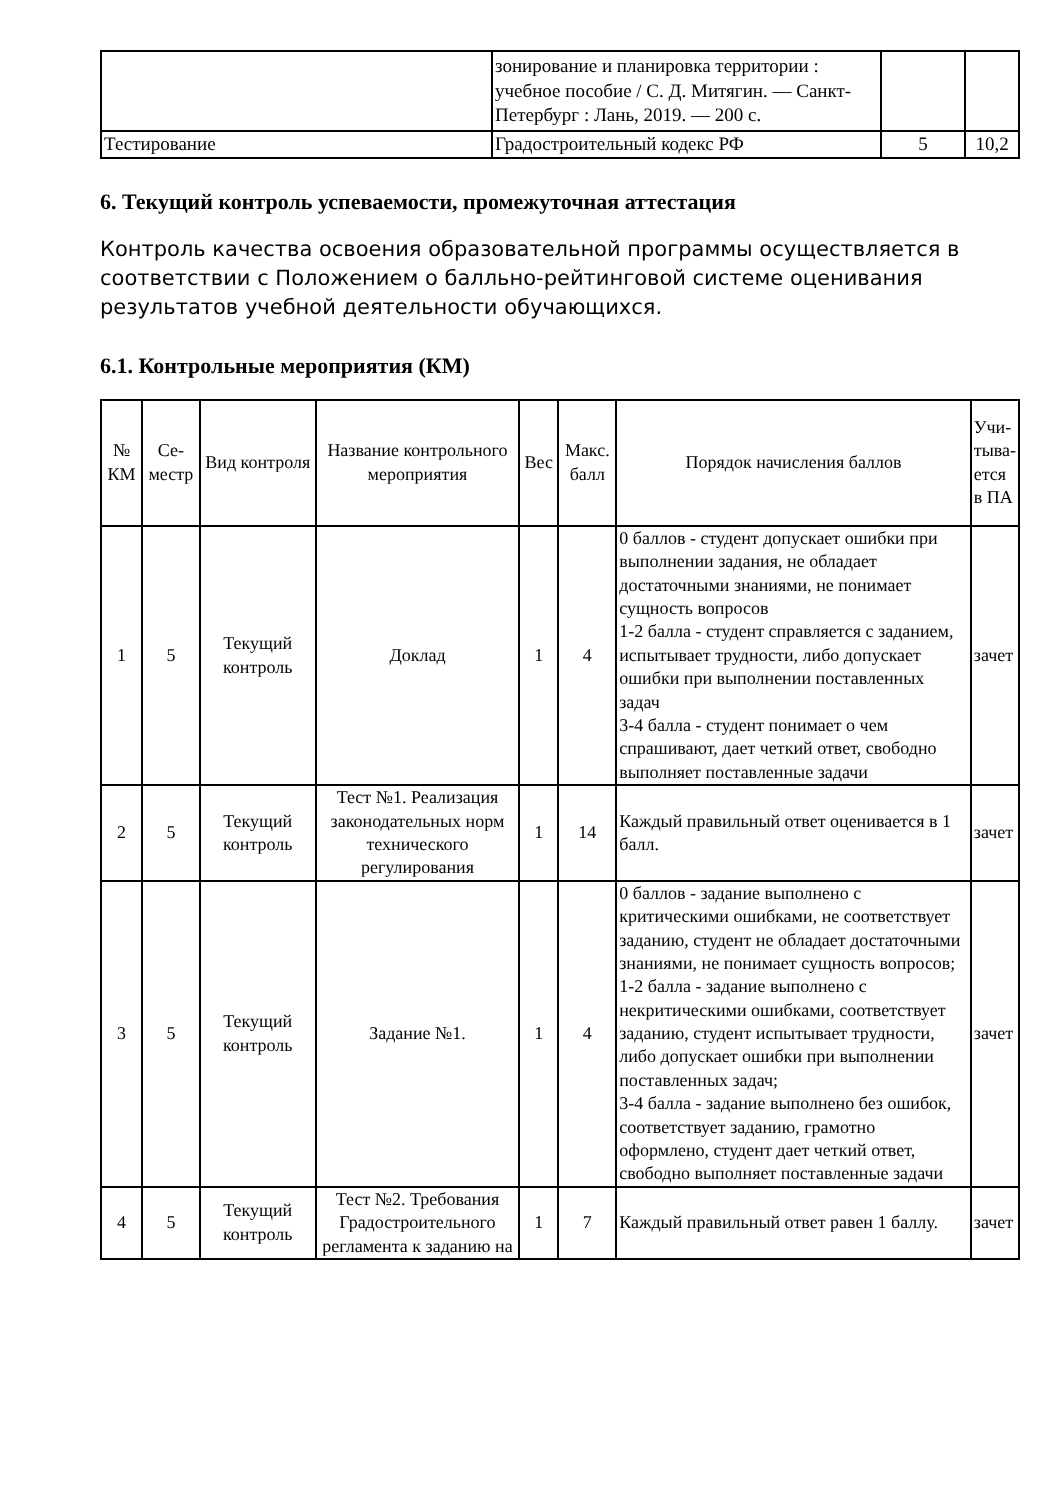| | зонирование и планировка территории : учебное пособие / С. Д. Митягин. — Санкт-Петербург : Лань, 2019. — 200 с. | | |
| Тестирование | Градостроительный кодекс РФ | 5 | 10,2 |
6. Текущий контроль успеваемости, промежуточная аттестация
Контроль качества освоения образовательной программы осуществляется в соответствии с Положением о балльно-рейтинговой системе оценивания результатов учебной деятельности обучающихся.
6.1. Контрольные мероприятия (КМ)
| № КМ | Се-местр | Вид контроля | Название контрольного мероприятия | Вес | Макс. балл | Порядок начисления баллов | Учи-тыва-ется в ПА |
| --- | --- | --- | --- | --- | --- | --- | --- |
| 1 | 5 | Текущий контроль | Доклад | 1 | 4 | 0 баллов - студент допускает ошибки при выполнении задания, не обладает достаточными знаниями, не понимает сущность вопросов 1-2 балла - студент справляется с заданием, испытывает трудности, либо допускает ошибки при выполнении поставленных задач 3-4 балла - студент понимает о чем спрашивают, дает четкий ответ, свободно выполняет поставленные задачи | зачет |
| 2 | 5 | Текущий контроль | Тест №1. Реализация законодательных норм технического регулирования | 1 | 14 | Каждый правильный ответ оценивается в 1 балл. | зачет |
| 3 | 5 | Текущий контроль | Задание №1. | 1 | 4 | 0 баллов - задание выполнено с критическими ошибками, не соответствует заданию, студент не обладает достаточными знаниями, не понимает сущность вопросов; 1-2 балла - задание выполнено с некритическими ошибками, соответствует заданию, студент испытывает трудности, либо допускает ошибки при выполнении поставленных задач; 3-4 балла - задание выполнено без ошибок, соответствует заданию, грамотно оформлено, студент дает четкий ответ, свободно выполняет поставленные задачи | зачет |
| 4 | 5 | Текущий контроль | Тест №2. Требования Градостроительного регламента к заданию на | 1 | 7 | Каждый правильный ответ равен 1 баллу. | зачет |